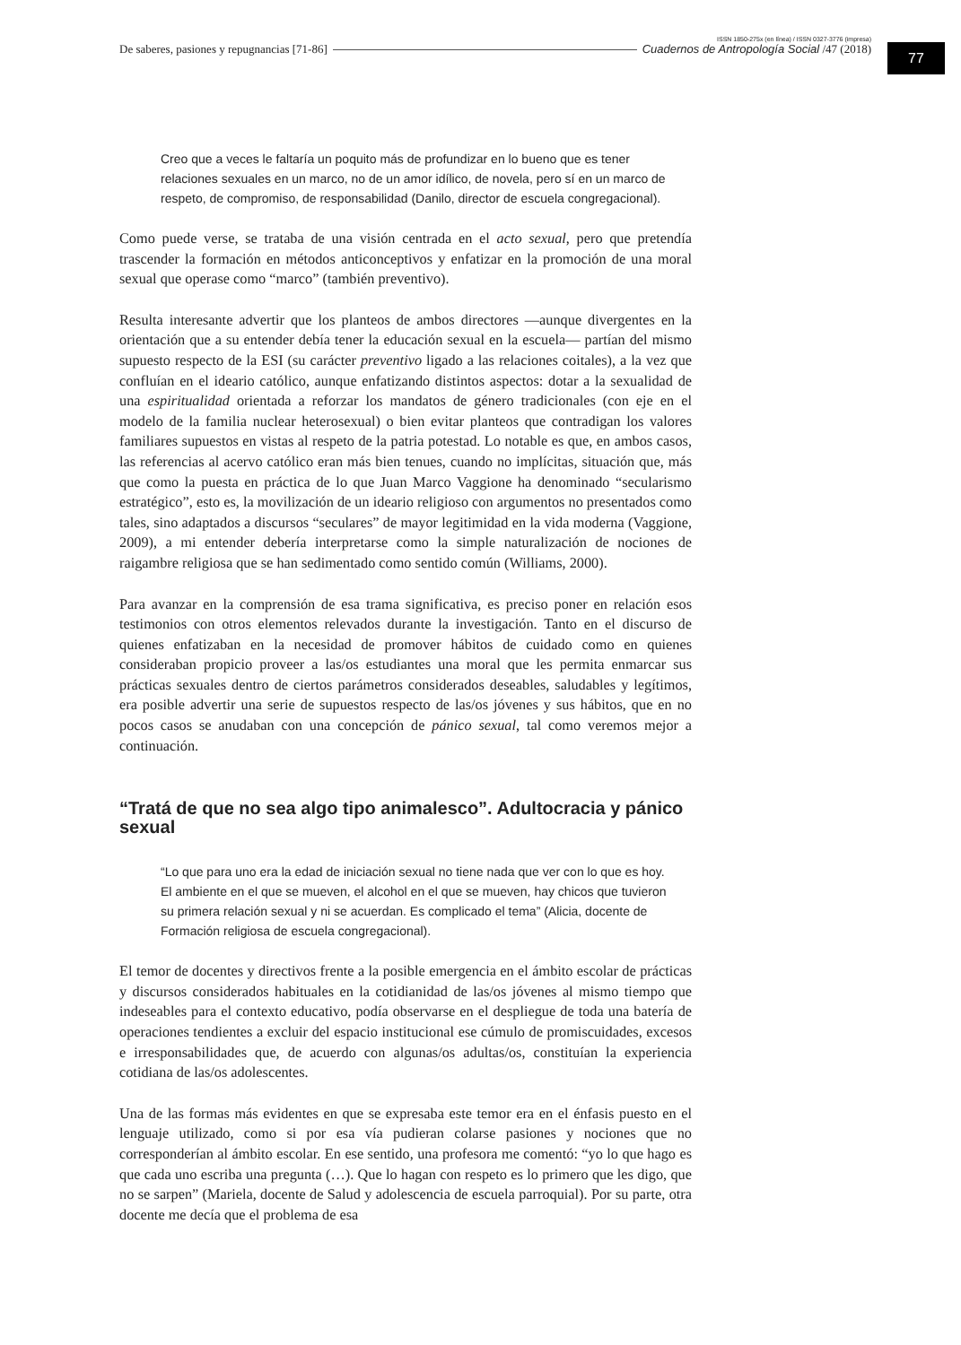ISSN 1850-275x (en línea) / ISSN 0327-3776 (impresa)
De saberes, pasiones y repugnancias [71-86] Cuadernos de Antropología Social /47 (2018)
77
Creo que a veces le faltaría un poquito más de profundizar en lo bueno que es tener relaciones sexuales en un marco, no de un amor idílico, de novela, pero sí en un marco de respeto, de compromiso, de responsabilidad (Danilo, director de escuela congregacional).
Como puede verse, se trataba de una visión centrada en el acto sexual, pero que pretendía trascender la formación en métodos anticonceptivos y enfatizar en la promoción de una moral sexual que operase como “marco” (también preventivo).
Resulta interesante advertir que los planteos de ambos directores —aunque divergentes en la orientación que a su entender debía tener la educación sexual en la escuela— partían del mismo supuesto respecto de la ESI (su carácter preventivo ligado a las relaciones coitales), a la vez que confluían en el ideario católico, aunque enfatizando distintos aspectos: dotar a la sexualidad de una espiritualidad orientada a reforzar los mandatos de género tradicionales (con eje en el modelo de la familia nuclear heterosexual) o bien evitar planteos que contradigan los valores familiares supuestos en vistas al respeto de la patria potestad. Lo notable es que, en ambos casos, las referencias al acervo católico eran más bien tenues, cuando no implícitas, situación que, más que como la puesta en práctica de lo que Juan Marco Vaggione ha denominado “secularismo estratégico”, esto es, la movilización de un ideario religioso con argumentos no presentados como tales, sino adaptados a discursos “seculares” de mayor legitimidad en la vida moderna (Vaggione, 2009), a mi entender debería interpretarse como la simple naturalización de nociones de raigambre religiosa que se han sedimentado como sentido común (Williams, 2000).
Para avanzar en la comprensión de esa trama significativa, es preciso poner en relación esos testimonios con otros elementos relevados durante la investigación. Tanto en el discurso de quienes enfatizaban en la necesidad de promover hábitos de cuidado como en quienes consideraban propicio proveer a las/os estudiantes una moral que les permita enmarcar sus prácticas sexuales dentro de ciertos parámetros considerados deseables, saludables y legítimos, era posible advertir una serie de supuestos respecto de las/os jóvenes y sus hábitos, que en no pocos casos se anudaban con una concepción de pánico sexual, tal como veremos mejor a continuación.
“Tratá de que no sea algo tipo animalesco”. Adultocracia y pánico sexual
“Lo que para uno era la edad de iniciación sexual no tiene nada que ver con lo que es hoy. El ambiente en el que se mueven, el alcohol en el que se mueven, hay chicos que tuvieron su primera relación sexual y ni se acuerdan. Es complicado el tema” (Alicia, docente de Formación religiosa de escuela congregacional).
El temor de docentes y directivos frente a la posible emergencia en el ámbito escolar de prácticas y discursos considerados habituales en la cotidianidad de las/os jóvenes al mismo tiempo que indeseables para el contexto educativo, podía observarse en el despliegue de toda una batería de operaciones tendientes a excluir del espacio institucional ese cúmulo de promiscuidades, excesos e irresponsabilidades que, de acuerdo con algunas/os adultas/os, constituían la experiencia cotidiana de las/os adolescentes.
Una de las formas más evidentes en que se expresaba este temor era en el énfasis puesto en el lenguaje utilizado, como si por esa vía pudieran colarse pasiones y nociones que no corresponderían al ámbito escolar. En ese sentido, una profesora me comentó: “yo lo que hago es que cada uno escriba una pregunta (…). Que lo hagan con respeto es lo primero que les digo, que no se sarpen” (Mariela, docente de Salud y adolescencia de escuela parroquial). Por su parte, otra docente me decía que el problema de esa